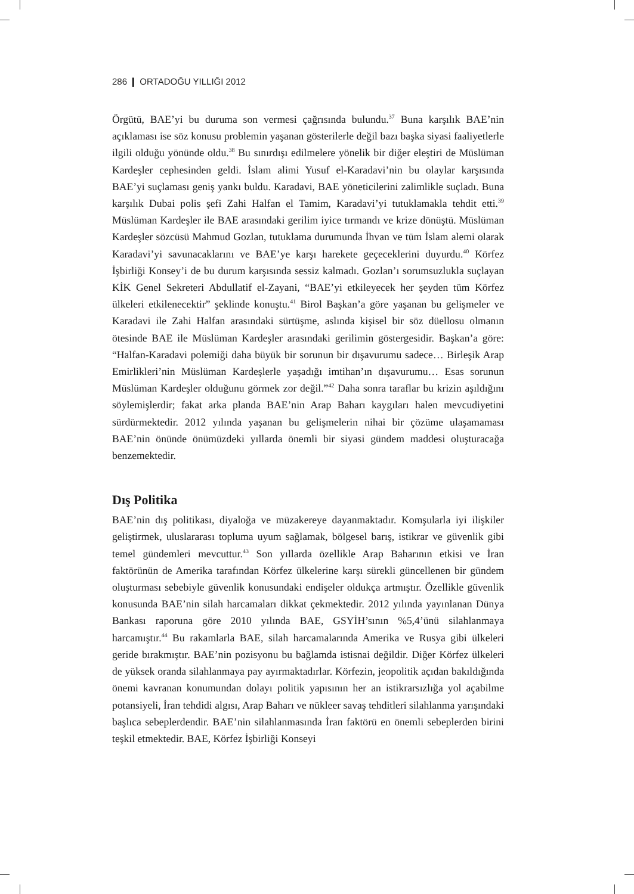286 ❙ ORTADOĞU YILLIĞI 2012
Örgütü, BAE’yi bu duruma son vermesi çağrısında bulundu.<sup>37</sup> Buna karşılık BAE’nin açıklaması ise söz konusu problemin yaşanan gösterilerle değil bazı başka siyasi faaliyetlerle ilgili olduğu yönünde oldu.<sup>38</sup> Bu sınırdışı edilmelere yönelik bir diğer eleştiri de Müslüman Kardeşler cephesinden geldi. İslam alimi Yusuf el-Karadavi’nin bu olaylar karşısında BAE’yi suçlaması geniş yankı buldu. Karadavi, BAE yöneticilerini zalimlikle suçladı. Buna karşılık Dubai polis şefi Zahi Halfan el Tamim, Karadavi’yi tutuklamakla tehdit etti.<sup>39</sup> Müslüman Kardeşler ile BAE arasındaki gerilim iyice tırmandı ve krize dönüştü. Müslüman Kardeşler sözcüsü Mahmud Gozlan, tutuklama durumunda İhvan ve tüm İslam alemi olarak Karadavi’yi savunacaklarını ve BAE’ye karşı harekete geçeceklerini duyurdu.<sup>40</sup> Körfez İşbirliği Konsey’i de bu durum karşısında sessiz kalmadı. Gozlan’ı sorumsuzlukla suçlayan KİK Genel Sekreteri Abdullatif el-Zayani, “BAE’yi etkileyecek her şeyden tüm Körfez ülkeleri etkilenecektir” şeklinde konuştu.<sup>41</sup> Birol Başkan’a göre yaşanan bu gelişmeler ve Karadavi ile Zahi Halfan arasındaki sürtüşme, aslında kişisel bir söz düellosu olmanın ötesinde BAE ile Müslüman Kardeşler arasındaki gerilimin göstergesidir. Başkan’a göre: “Halfan-Karadavi polemiği daha büyük bir sorunun bir dışavurumu sadece… Birleşik Arap Emirlikleri’nin Müslüman Kardeşlerle yaşadığı imtihan’ın dışavurumu… Esas sorunun Müslüman Kardeşler olduğunu görmek zor değil.”<sup>42</sup> Daha sonra taraflar bu krizin aşıldığını söylemişlerdir; fakat arka planda BAE’nin Arap Baharı kaygıları halen mevcudiyetini sürdürmektedir. 2012 yılında yaşanan bu gelişmelerin nihai bir çözüme ulaşamaması BAE’nin önünde önümüzdeki yıllarda önemli bir siyasi gündem maddesi oluşturacağa benzemektedir.
Dış Politika
BAE’nin dış politikası, diyaloğa ve müzakereye dayanmaktadır. Komşularla iyi ilişkiler geliştirmek, uluslararası topluma uyum sağlamak, bölgesel barış, istikrar ve güvenlik gibi temel gündemleri mevcuttur.<sup>43</sup> Son yıllarda özellikle Arap Baharının etkisi ve İran faktörünün de Amerika tarafından Körfez ülkelerine karşı sürekli güncellenen bir gündem oluşturması sebebiyle güvenlik konusundaki endişeler oldukça artmıştır. Özellikle güvenlik konusunda BAE’nin silah harcamaları dikkat çekmektedir. 2012 yılında yayınlanan Dünya Bankası raporuna göre 2010 yılında BAE, GSYİH’sının %5,4’ünü silahlanmaya harcamıştır.<sup>44</sup> Bu rakamlarla BAE, silah harcamalarında Amerika ve Rusya gibi ülkeleri geride bırakmıştır. BAE’nin pozisyonu bu bağlamda istisnai değildir. Diğer Körfez ülkeleri de yüksek oranda silahlanmaya pay ayırmaktadırlar. Körfezin, jeopolitik açıdan bakıldığında önemi kavranan konumundan dolayı politik yapısının her an istikrarsızlığa yol açabilme potansiyeli, İran tehdidi algısı, Arap Baharı ve nükleer savaş tehditleri silahlanma yarışındaki başlıca sebeplerdendir. BAE’nin silahlanmasında İran faktörü en önemli sebeplerden birini teşkil etmektedir. BAE, Körfez İşbirliği Konseyi